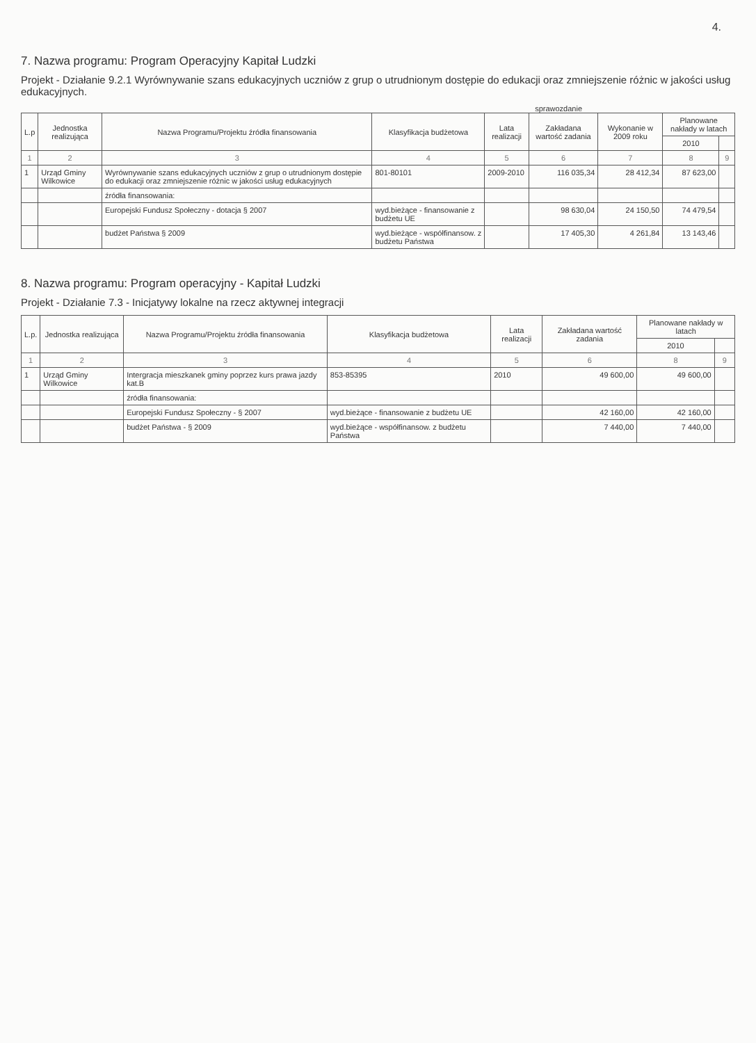4.
7. Nazwa programu: Program Operacyjny Kapitał Ludzki
Projekt - Działanie 9.2.1 Wyrównywanie szans edukacyjnych uczniów z grup o utrudnionym dostępie do edukacji oraz zmniejszenie różnic w jakości usług edukacyjnych.
sprawozdanie
| L.p | Jednostka realizująca | Nazwa Programu/Projektu źródła finansowania | Klasyfikacja budżetowa | Lata realizacji | Zakładana wartość zadania | Wykonanie w 2009 roku | Planowane nakłady w latach | |
| --- | --- | --- | --- | --- | --- | --- | --- | --- |
| | | | | | | | 2010 | |
| 1 | 2 | 3 | 4 | 5 | 6 | 7 | 8 | 9 |
| 1 | Urząd Gminy Wilkowice | Wyrównywanie szans edukacyjnych uczniów z grup o utrudnionym dostępie do edukacji oraz zmniejszenie różnic w jakości usług edukacyjnych | 801-80101 | 2009-2010 | 116 035,34 | 28 412,34 | 87 623,00 | |
| | | źródła finansowania: | | | | | | |
| | | Europejski Fundusz Społeczny - dotacja § 2007 | wyd.bieżące - finansowanie z budżetu UE | | 98 630,04 | 24 150,50 | 74 479,54 | |
| | | budżet Państwa § 2009 | wyd.bieżące - współfinansow. z budżetu Państwa | | 17 405,30 | 4 261,84 | 13 143,46 | |
8. Nazwa programu: Program operacyjny - Kapitał Ludzki
Projekt - Działanie 7.3 - Inicjatywy lokalne na rzecz aktywnej integracji
| L.p. | Jednostka realizująca | Nazwa Programu/Projektu źródła finansowania | Klasyfikacja budżetowa | Lata realizacji | Zakładana wartość zadania | Planowane nakłady w latach | |
| --- | --- | --- | --- | --- | --- | --- | --- |
| | | | | | | 2010 | |
| 1 | 2 | 3 | 4 | 5 | 6 | 8 | 9 |
| 1 | Urząd Gminy Wilkowice | Intergracja mieszkanek gminy poprzez kurs prawa jazdy kat.B | 853-85395 | 2010 | 49 600,00 | 49 600,00 | |
| | | źródła finansowania: | | | | | |
| | | Europejski Fundusz Społeczny - § 2007 | wyd.bieżące - finansowanie z budżetu UE | | 42 160,00 | 42 160,00 | |
| | | budżet Państwa - § 2009 | wyd.bieżące - współfinansow. z budżetu Państwa | | 7 440,00 | 7 440,00 | |